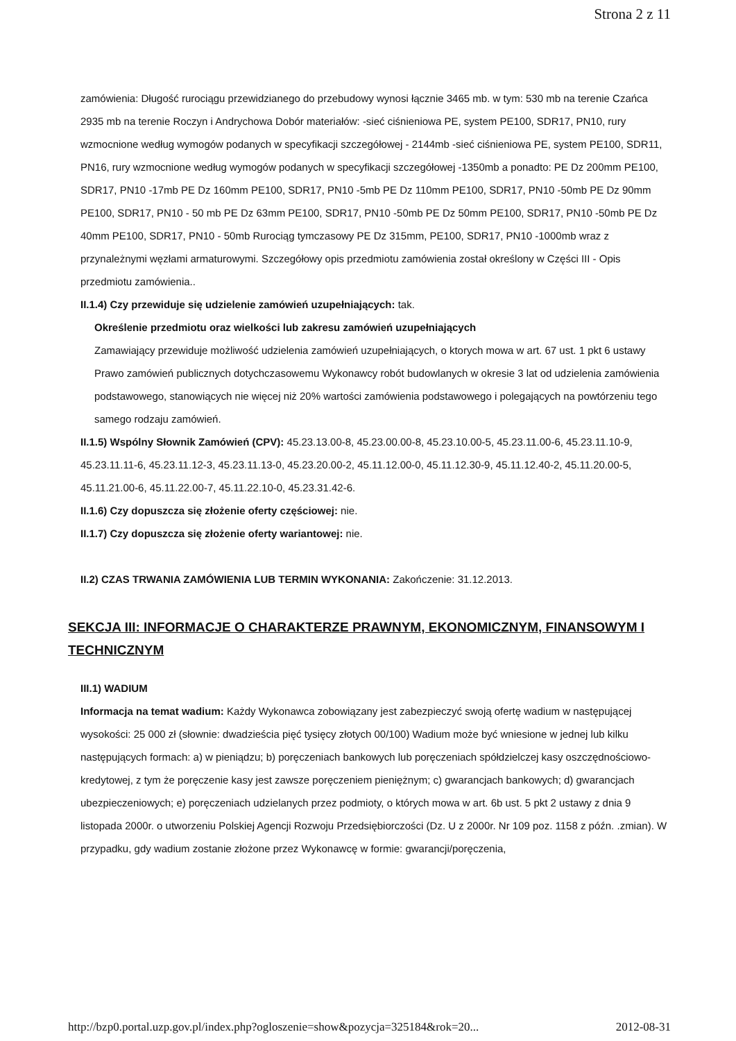Strona 2 z 11
zamówienia: Długość rurociągu przewidzianego do przebudowy wynosi łącznie 3465 mb. w tym: 530 mb na terenie Czańca 2935 mb na terenie Roczyn i Andrychowa Dobór materiałów: -sieć ciśnieniowa PE, system PE100, SDR17, PN10, rury wzmocnione według wymogów podanych w specyfikacji szczegółowej - 2144mb -sieć ciśnieniowa PE, system PE100, SDR11, PN16, rury wzmocnione według wymogów podanych w specyfikacji szczegółowej -1350mb a ponadto: PE Dz 200mm PE100, SDR17, PN10 -17mb PE Dz 160mm PE100, SDR17, PN10 -5mb PE Dz 110mm PE100, SDR17, PN10 -50mb PE Dz 90mm PE100, SDR17, PN10 - 50 mb PE Dz 63mm PE100, SDR17, PN10 -50mb PE Dz 50mm PE100, SDR17, PN10 -50mb PE Dz 40mm PE100, SDR17, PN10 - 50mb Rurociąg tymczasowy PE Dz 315mm, PE100, SDR17, PN10 -1000mb wraz z przynależnymi węzłami armaturowymi. Szczegółowy opis przedmiotu zamówienia został określony w Części III - Opis przedmiotu zamówienia..
II.1.4) Czy przewiduje się udzielenie zamówień uzupełniających: tak.
Określenie przedmiotu oraz wielkości lub zakresu zamówień uzupełniających
Zamawiający przewiduje możliwość udzielenia zamówień uzupełniających, o ktorych mowa w art. 67 ust. 1 pkt 6 ustawy Prawo zamówień publicznych dotychczasowemu Wykonawcy robót budowlanych w okresie 3 lat od udzielenia zamówienia podstawowego, stanowiących nie więcej niż 20% wartości zamówienia podstawowego i polegających na powtórzeniu tego samego rodzaju zamówień.
II.1.5) Wspólny Słownik Zamówień (CPV): 45.23.13.00-8, 45.23.00.00-8, 45.23.10.00-5, 45.23.11.00-6, 45.23.11.10-9, 45.23.11.11-6, 45.23.11.12-3, 45.23.11.13-0, 45.23.20.00-2, 45.11.12.00-0, 45.11.12.30-9, 45.11.12.40-2, 45.11.20.00-5, 45.11.21.00-6, 45.11.22.00-7, 45.11.22.10-0, 45.23.31.42-6.
II.1.6) Czy dopuszcza się złożenie oferty częściowej: nie.
II.1.7) Czy dopuszcza się złożenie oferty wariantowej: nie.
II.2) CZAS TRWANIA ZAMÓWIENIA LUB TERMIN WYKONANIA: Zakończenie: 31.12.2013.
SEKCJA III: INFORMACJE O CHARAKTERZE PRAWNYM, EKONOMICZNYM, FINANSOWYM I TECHNICZNYM
III.1) WADIUM
Informacja na temat wadium: Każdy Wykonawca zobowiązany jest zabezpieczyć swoją ofertę wadium w następującej wysokości: 25 000 zł (słownie: dwadzieścia pięć tysięcy złotych 00/100) Wadium może być wniesione w jednej lub kilku następujących formach: a) w pieniądzu; b) poręczeniach bankowych lub poręczeniach spółdzielczej kasy oszczędnościowo- kredytowej, z tym że poręczenie kasy jest zawsze poręczeniem pieniężnym; c) gwarancjach bankowych; d) gwarancjach ubezpieczeniowych; e) poręczeniach udzielanych przez podmioty, o których mowa w art. 6b ust. 5 pkt 2 ustawy z dnia 9 listopada 2000r. o utworzeniu Polskiej Agencji Rozwoju Przedsiębiorczości (Dz. U z 2000r. Nr 109 poz. 1158 z późn. .zmian). W przypadku, gdy wadium zostanie złożone przez Wykonawcę w formie: gwarancji/poręczenia,
http://bzp0.portal.uzp.gov.pl/index.php?ogloszenie=show&pozycja=325184&rok=20... 2012-08-31